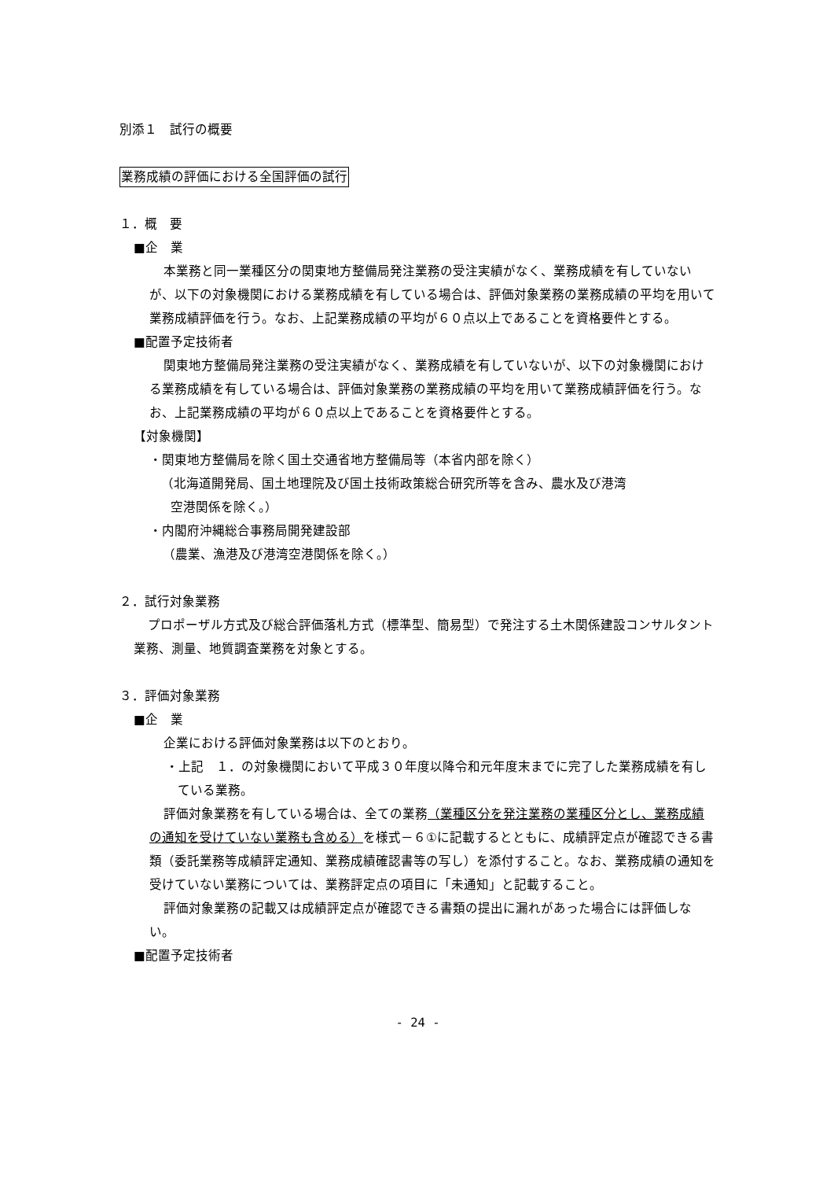別添１　試行の概要
業務成績の評価における全国評価の試行
１．概　要
■企　業
本業務と同一業種区分の関東地方整備局発注業務の受注実績がなく、業務成績を有していないが、以下の対象機関における業務成績を有している場合は、評価対象業務の業務成績の平均を用いて業務成績評価を行う。なお、上記業務成績の平均が６０点以上であることを資格要件とする。
■配置予定技術者
関東地方整備局発注業務の受注実績がなく、業務成績を有していないが、以下の対象機関における業務成績を有している場合は、評価対象業務の業務成績の平均を用いて業務成績評価を行う。なお、上記業務成績の平均が６０点以上であることを資格要件とする。
【対象機関】
・関東地方整備局を除く国土交通省地方整備局等（本省内部を除く）
（北海道開発局、国土地理院及び国土技術政策総合研究所等を含み、農水及び港湾
空港関係を除く。）
・内閣府沖縄総合事務局開発建設部
（農業、漁港及び港湾空港関係を除く。）
２．試行対象業務
プロポーザル方式及び総合評価落札方式（標準型、簡易型）で発注する土木関係建設コンサルタント業務、測量、地質調査業務を対象とする。
３．評価対象業務
■企　業
企業における評価対象業務は以下のとおり。
・上記　１．の対象機関において平成３０年度以降令和元年度末までに完了した業務成績を有している業務。
評価対象業務を有している場合は、全ての業務（業種区分を発注業務の業種区分とし、業務成績の通知を受けていない業務も含める）を様式－６①に記載するとともに、成績評定点が確認できる書類（委託業務等成績評定通知、業務成績確認書等の写し）を添付すること。なお、業務成績の通知を受けていない業務については、業務評定点の項目に「未通知」と記載すること。
評価対象業務の記載又は成績評定点が確認できる書類の提出に漏れがあった場合には評価しない。
■配置予定技術者
- 24 -